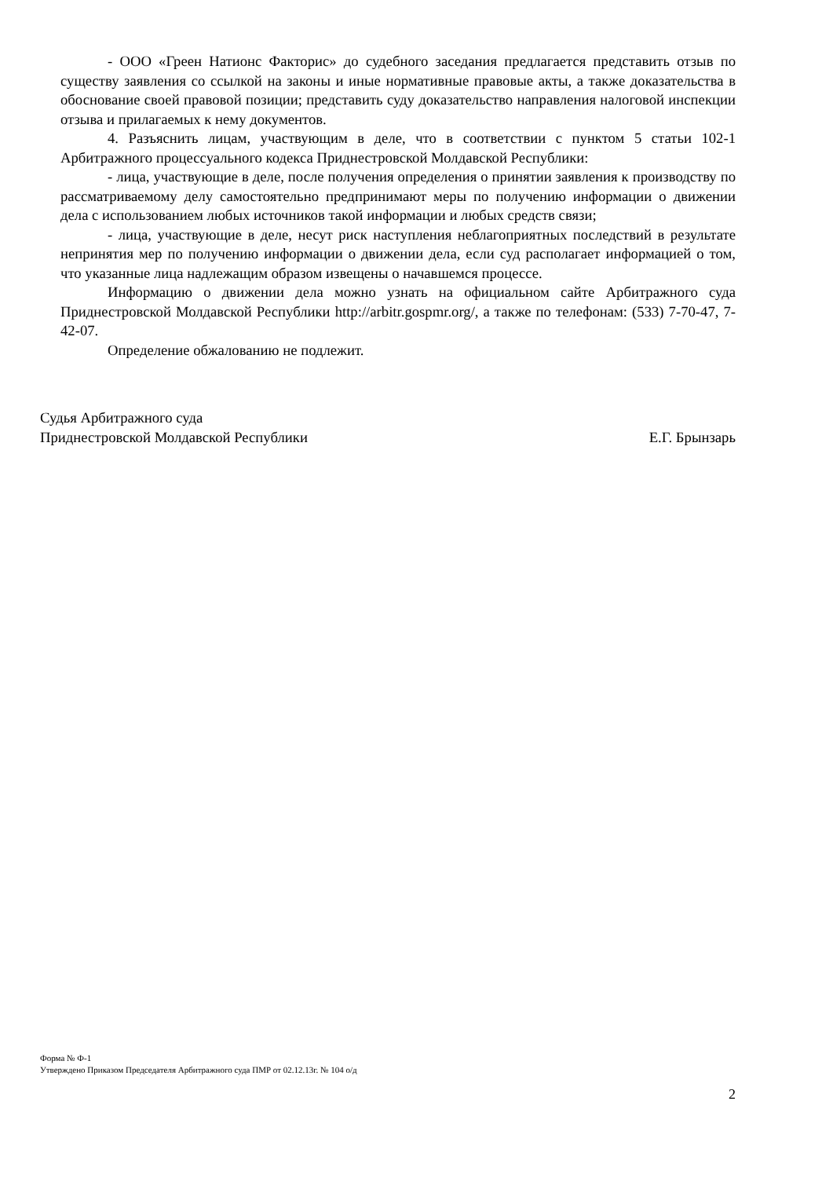- ООО «Греен Натионс Факторис» до судебного заседания предлагается представить отзыв по существу заявления со ссылкой на законы и иные нормативные правовые акты, а также доказательства в обоснование своей правовой позиции; представить суду доказательство направления налоговой инспекции отзыва и прилагаемых к нему документов.
4. Разъяснить лицам, участвующим в деле, что в соответствии с пунктом 5 статьи 102-1 Арбитражного процессуального кодекса Приднестровской Молдавской Республики:
- лица, участвующие в деле, после получения определения о принятии заявления к производству по рассматриваемому делу самостоятельно предпринимают меры по получению информации о движении дела с использованием любых источников такой информации и любых средств связи;
- лица, участвующие в деле, несут риск наступления неблагоприятных последствий в результате непринятия мер по получению информации о движении дела, если суд располагает информацией о том, что указанные лица надлежащим образом извещены о начавшемся процессе.
Информацию о движении дела можно узнать на официальном сайте Арбитражного суда Приднестровской Молдавской Республики http://arbitr.gospmr.org/, а также по телефонам: (533) 7-70-47, 7-42-07.
Определение обжалованию не подлежит.
Судья Арбитражного суда
Приднестровской Молдавской Республики Е.Г. Брынзарь
Форма № Ф-1
Утверждено Приказом Председателя Арбитражного суда ПМР от 02.12.13г. № 104 о/д
2